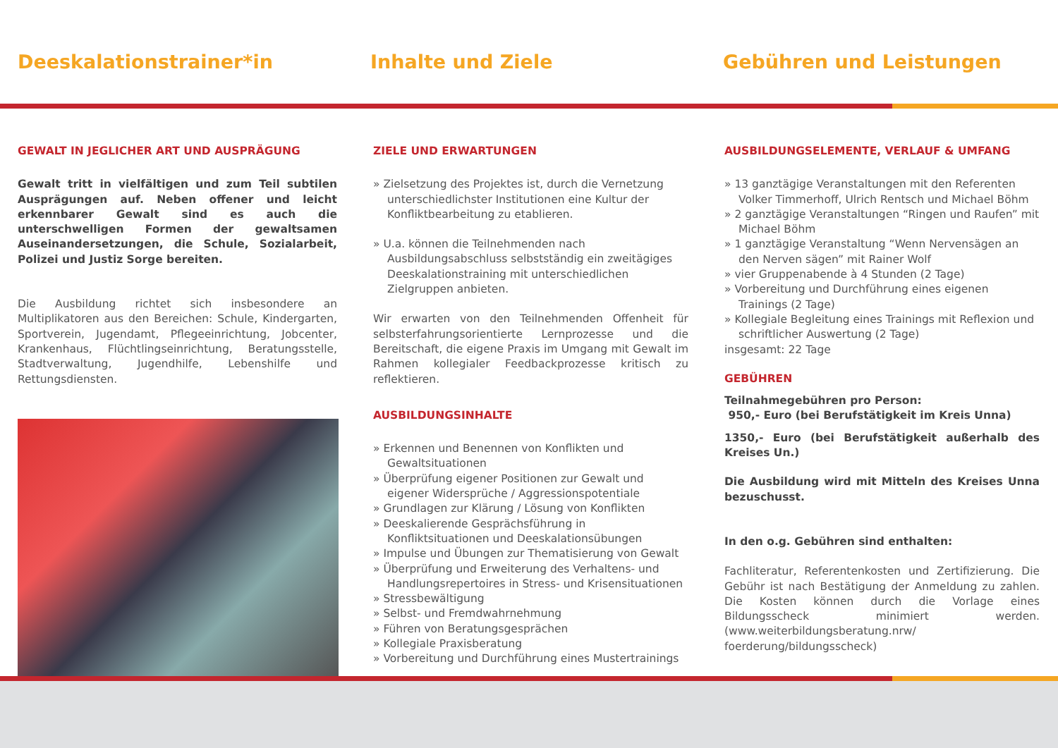Deeskalationstrainer*in Inhalte und Ziele Gebühren und Leistungen
GEWALT IN JEGLICHER ART UND AUSPRÄGUNG
Gewalt tritt in vielfältigen und zum Teil subtilen Ausprägungen auf. Neben offener und leicht erkennbarer Gewalt sind es auch die unterschwelligen Formen der gewaltsamen Auseinandersetzungen, die Schule, Sozialarbeit, Polizei und Justiz Sorge bereiten.
Die Ausbildung richtet sich insbesondere an Multiplikatoren aus den Bereichen: Schule, Kindergarten, Sportverein, Jugendamt, Pflegeeinrichtung, Jobcenter, Krankenhaus, Flüchtlingseinrichtung, Beratungsstelle, Stadtverwaltung, Jugendhilfe, Lebenshilfe und Rettungsdiensten.
ZIELE UND ERWARTUNGEN
» Zielsetzung des Projektes ist, durch die Vernetzung unterschiedlichster Institutionen eine Kultur der Konfliktbearbeitung zu etablieren.
» U.a. können die Teilnehmenden nach Ausbildungsabschluss selbstständig ein zweitägiges Deeskalationstraining mit unterschiedlichen Zielgruppen anbieten.
Wir erwarten von den Teilnehmenden Offenheit für selbsterfahrungsorientierte Lernprozesse und die Bereitschaft, die eigene Praxis im Umgang mit Gewalt im Rahmen kollegialer Feedbackprozesse kritisch zu reflektieren.
AUSBILDUNGSINHALTE
» Erkennen und Benennen von Konflikten und Gewaltsituationen
» Überprüfung eigener Positionen zur Gewalt und eigener Widersprüche / Aggressionspotentiale
» Grundlagen zur Klärung / Lösung von Konflikten
» Deeskalierende Gesprächsführung in Konfliktsituationen und Deeskalationsübungen
» Impulse und Übungen zur Thematisierung von Gewalt
» Überprüfung und Erweiterung des Verhaltens- und Handlungsrepertoires in Stress- und Krisensituationen
» Stressbewältigung
» Selbst- und Fremdwahrnehmung
» Führen von Beratungsgesprächen
» Kollegiale Praxisberatung
» Vorbereitung und Durchführung eines Mustertrainings
AUSBILDUNGSELEMENTE, VERLAUF & UMFANG
» 13 ganztägige Veranstaltungen mit den Referenten Volker Timmerhoff, Ulrich Rentsch und Michael Böhm
» 2 ganztägige Veranstaltungen “Ringen und Raufen” mit Michael Böhm
» 1 ganztägige Veranstaltung “Wenn Nervensägen an den Nerven sägen” mit Rainer Wolf
» vier Gruppenabende à 4 Stunden (2 Tage)
» Vorbereitung und Durchführung eines eigenen Trainings (2 Tage)
» Kollegiale Begleitung eines Trainings mit Reflexion und schriftlicher Auswertung (2 Tage)
insgesamt: 22 Tage
GEBÜHREN
Teilnahmegebühren pro Person:
950,- Euro (bei Berufstätigkeit im Kreis Unna)
1350,- Euro (bei Berufstätigkeit außerhalb des Kreises Un.)
Die Ausbildung wird mit Mitteln des Kreises Unna bezuschusst.
In den o.g. Gebühren sind enthalten:
Fachliteratur, Referentenkosten und Zertifizierung. Die Gebühr ist nach Bestätigung der Anmeldung zu zahlen. Die Kosten können durch die Vorlage eines Bildungsscheck minimiert werden. (www.weiterbildungsberatung.nrw/ foerderung/bildungsscheck)